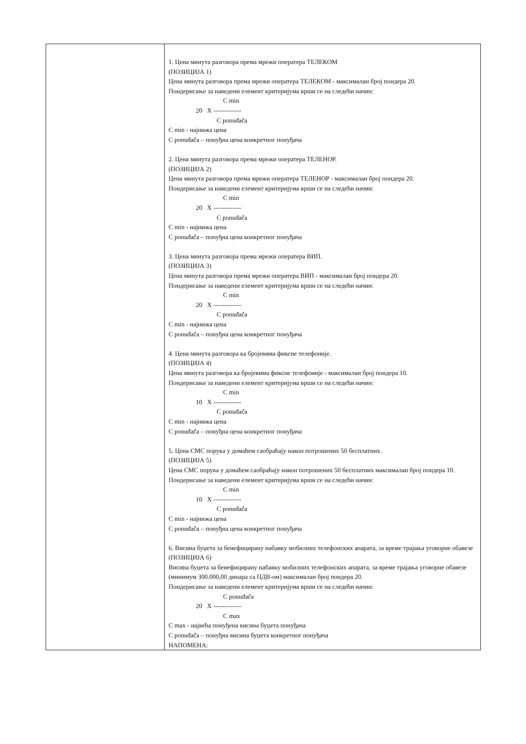| | 1. Цена минута разговора према мрежи оператера ТЕЛЕКОМ (ПОЗИЦИЈА 1) Цена минута разговора према мрежи оператера ТЕЛЕКОМ - максималан број пондера 20. Пондерисање за наведени елемент критеријума врши се на следећи начин: C min 20 X ------------- C ponuđača C min - најнижа цена C ponuđača – понуђна цена конкретног понуђача 2. Цена минута разговора према мрежи оператера ТЕЛЕНОР. (ПОЗИЦИЈА 2) Цена минута разговора према мрежи оператера ТЕЛЕНОР - максималан број пондера 20. Пондерисање за наведени елемент критеријума врши се на следећи начин: C min 20 X ------------- C ponuđača C min - најнижа цена C ponuđača – понуђна цена конкретног понуђача 3. Цена минута разговора према мрежи оператера ВИП. (ПОЗИЦИЈА 3) Цена минута разговора према мрежи оператера ВИП - максималан број пондера 20. Пондерисање за наведени елемент критеријума врши се на следећи начин: C min 20 X ------------- C ponuđača C min - најнижа цена C ponuđača – понуђна цена конкретног понуђача 4. Цена минута разговора ка бројевима фиксне телефоније. (ПОЗИЦИЈА 4) Цена минута разговора ка бројевима фиксне телефоније - максималан број пондера 10. Пондерисање за наведени елемент критеријума врши се на следећи начин: C min 10 X ------------- C ponuđača C min - најнижа цена C ponuđača – понуђна цена конкретног понуђача 5. Цена СМС порука у домаћем саобраћају након потрошених 50 бесплатних. (ПОЗИЦИЈА 5) Цена СМС порука у домаћем саобраћају након потрошених 50 бесплатних максималан број пондера 10. Пондерисање за наведени елемент критеријума врши се на следећи начин: C min 10 X ------------- C ponuđača C min - најнижа цена C ponuđača – понуђна цена конкретног понуђача 6. Висина буџета за бенефицирану набавку мобилних телефонских апарата, за време трајања уговорне обавезе (ПОЗИЦИЈА 6) Висина буџета за бенефицирану набавку мобилних телефонских апарата, за време трајања уговорне обавезе (минимум 300.000,00 динара са ПДВ-ом) максималан број пондера 20. Пондерисање за наведени елемент критеријума врши се на следећи начин: C ponuđača 20 X ------------- C max C max - највећа понуђена висина буџета понуђача C ponuđača – понуђна висина буџета конкретног понуђача НАПОМЕНА: |